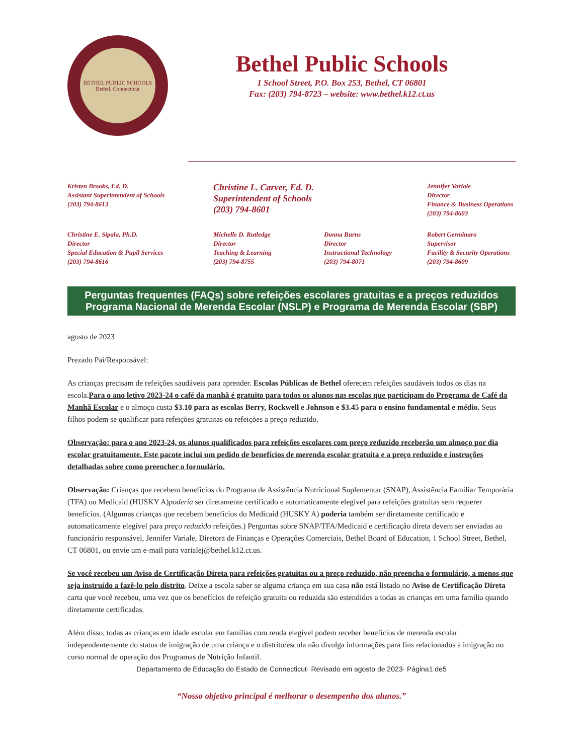BETHEL PUBLIC SCHOOLS
Bethel, Connecticut
Bethel Public Schools
1 School Street, P.O. Box 253, Bethel, CT 06801
Fax: (203) 794-8723 – website: www.bethel.k12.ct.us
Kristen Brooks, Ed. D.
Assistant Superintendent of Schools
(203) 794-8613
Christine L. Carver, Ed. D.
Superintendent of Schools
(203) 794-8601
Jennifer Variale
Director
Finance & Business Operations
(203) 794-8603
Christine E. Sipala, Ph.D.
Director
Special Education & Pupil Services
(203) 794-8616
Michelle D. Rutledge
Director
Teaching & Learning
(203) 794-8755
Donna Burns
Director
Instructional Technology
(203) 794-8071
Robert Germinaro
Supervisor
Facility & Security Operations
(203) 794-8609
Perguntas frequentes (FAQs) sobre refeições escolares gratuitas e a preços reduzidos
Programa Nacional de Merenda Escolar (NSLP) e Programa de Merenda Escolar (SBP)
agosto de 2023
Prezado Pai/Responsável:
As crianças precisam de refeições saudáveis para aprender. Escolas Públicas de Bethel oferecem refeições saudáveis todos os dias na escola.Para o ano letivo 2023-24 o café da manhã é gratuito para todos os alunos nas escolas que participam do Programa de Café da Manhã Escolar e o almoço custa $3.10 para as escolas Berry, Rockwell e Johnson e $3.45 para o ensino fundamental e médio. Seus filhos podem se qualificar para refeições gratuitas ou refeições a preço reduzido.
Observação: para o ano 2023-24, os alunos qualificados para refeições escolares com preço reduzido receberão um almoço por dia escolar gratuitamente. Este pacote inclui um pedido de benefícios de merenda escolar gratuita e a preço reduzido e instruções detalhadas sobre como preencher o formulário.
Observação: Crianças que recebem benefícios do Programa de Assistência Nutricional Suplementar (SNAP), Assistência Familiar Temporária (TFA) ou Medicaid (HUSKY A)poderia ser diretamente certificado e automaticamente elegível para refeições gratuitas sem requerer benefícios. (Algumas crianças que recebem benefícios do Medicaid (HUSKY A) poderia também ser diretamente certificado e automaticamente elegível para preço reduzido refeições.) Perguntas sobre SNAP/TFA/Medicaid e certificação direta devem ser enviadas ao funcionário responsável, Jennifer Variale, Diretora de Finanças e Operações Comerciais, Bethel Board of Education, 1 School Street, Bethel, CT 06801, ou envie um e-mail para varialej@bethel.k12.ct.us.
Se você recebeu um Aviso de Certificação Direta para refeições gratuitas ou a preço reduzido, não preencha o formulário, a menos que seja instruído a fazê-lo pelo distrito. Deixe a escola saber se alguma criança em sua casa não está listado no Aviso de Certificação Direta carta que você recebeu, uma vez que os benefícios de refeição gratuita ou reduzida são estendidos a todas as crianças em uma família quando diretamente certificadas.
Além disso, todas as crianças em idade escolar em famílias com renda elegível podem receber benefícios de merenda escolar independentemente do status de imigração de uma criança e o distrito/escola não divulga informações para fins relacionados à imigração no curso normal de operação dos Programas de Nutrição Infantil.
Departamento de Educação do Estado de Connecticut· Revisado em agosto de 2023· Página1 de5
“Nosso objetivo principal é melhorar o desempenho dos alunos.”